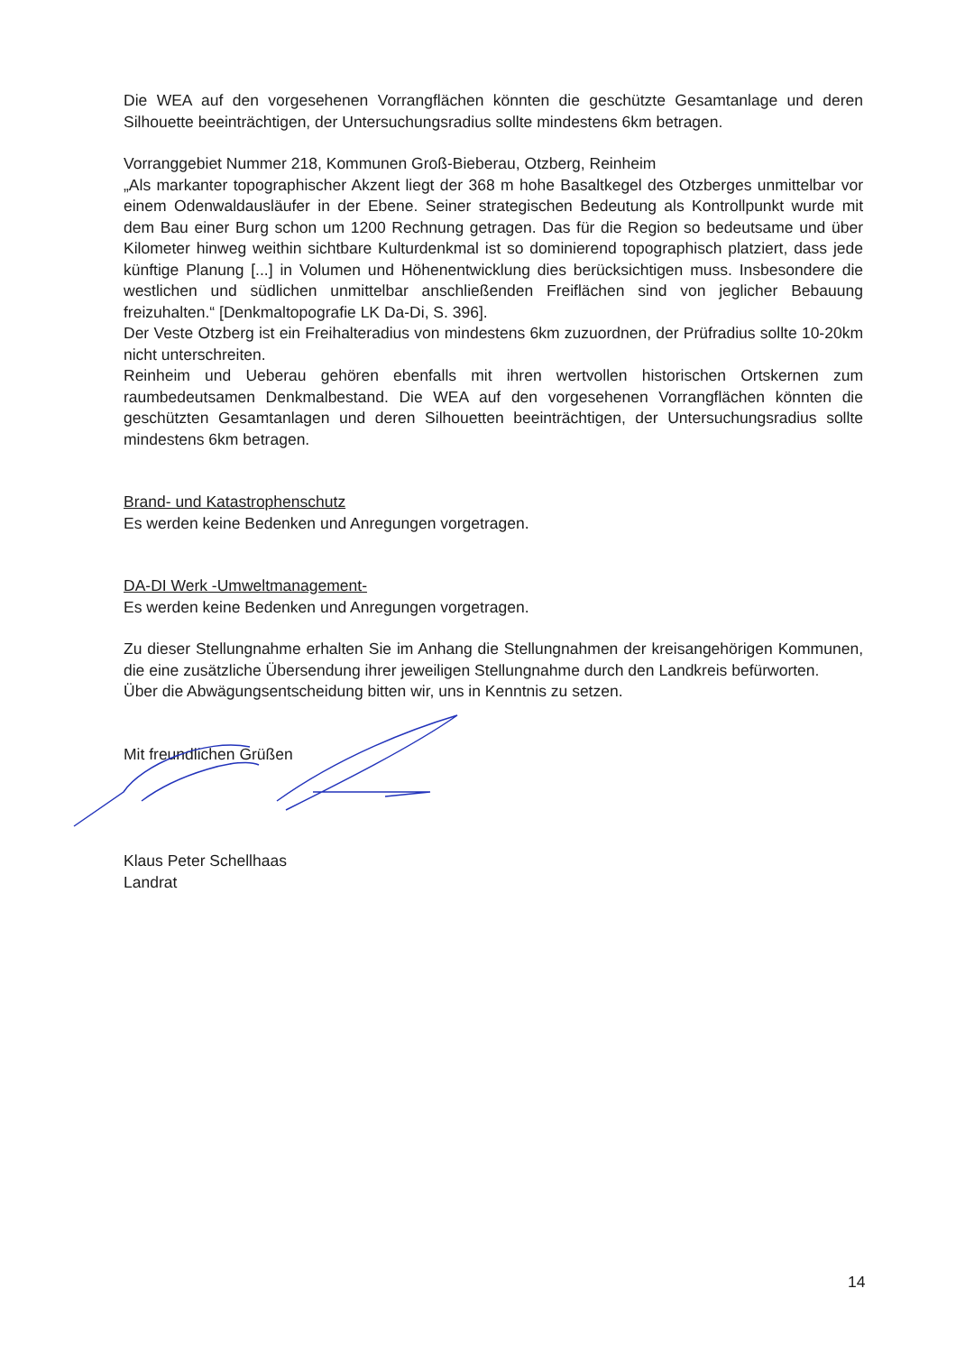Die WEA auf den vorgesehenen Vorrangflächen könnten die geschützte Gesamtanlage und deren Silhouette beeinträchtigen, der Untersuchungsradius sollte mindestens 6km betragen.
Vorranggebiet Nummer 218, Kommunen Groß-Bieberau, Otzberg, Reinheim
„Als markanter topographischer Akzent liegt der 368 m hohe Basaltkegel des Otzberges unmittelbar vor einem Odenwaldausläufer in der Ebene. Seiner strategischen Bedeutung als Kontrollpunkt wurde mit dem Bau einer Burg schon um 1200 Rechnung getragen. Das für die Region so bedeutsame und über Kilometer hinweg weithin sichtbare Kulturdenkmal ist so dominierend topographisch platziert, dass jede künftige Planung [...] in Volumen und Höhenentwicklung dies berücksichtigen muss. Insbesondere die westlichen und südlichen unmittelbar anschließenden Freiflächen sind von jeglicher Bebauung freizuhalten.“ [Denkmaltopografie LK Da-Di, S. 396].
Der Veste Otzberg ist ein Freihalteradius von mindestens 6km zuzuordnen, der Prüfradius sollte 10-20km nicht unterschreiten.
Reinheim und Ueberau gehören ebenfalls mit ihren wertvollen historischen Ortskernen zum raumbedeutsamen Denkmalbestand. Die WEA auf den vorgesehenen Vorrangflächen könnten die geschützten Gesamtanlagen und deren Silhouetten beeinträchtigen, der Untersuchungsradius sollte mindestens 6km betragen.
Brand- und Katastrophenschutz
Es werden keine Bedenken und Anregungen vorgetragen.
DA-DI Werk -Umweltmanagement-
Es werden keine Bedenken und Anregungen vorgetragen.
Zu dieser Stellungnahme erhalten Sie im Anhang die Stellungnahmen der kreisangehörigen Kommunen, die eine zusätzliche Übersendung ihrer jeweiligen Stellungnahme durch den Landkreis befürworten.
Über die Abwägungsentscheidung bitten wir, uns in Kenntnis zu setzen.
Mit freundlichen Grüßen
Klaus Peter Schellhaas
Landrat
14